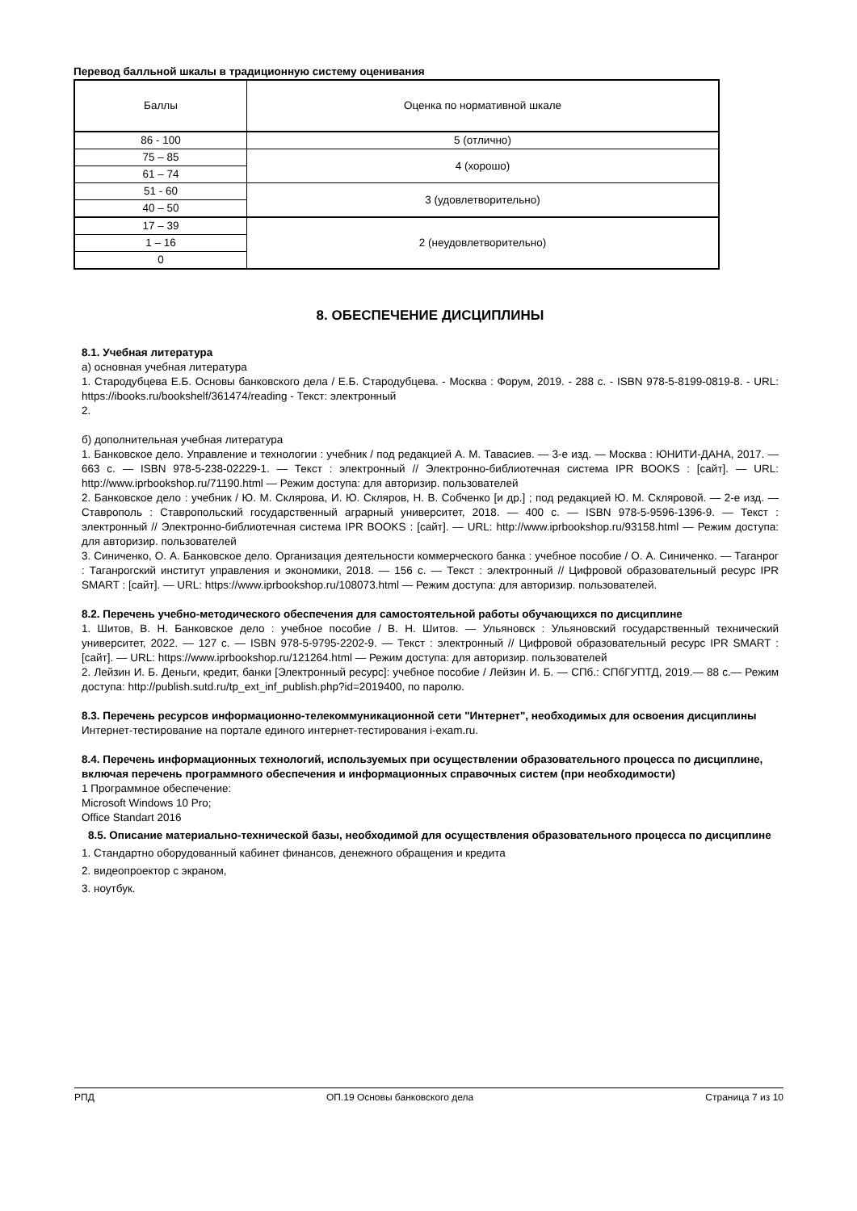Перевод балльной шкалы в традиционную систему оценивания
| Баллы | Оценка по нормативной шкале |
| 86 - 100 | 5 (отлично) |
| 75 – 85 | 4 (хорошо) |
| 61 – 74 | |
| 51 - 60 | 3 (удовлетворительно) |
| 40 – 50 | |
| 17 – 39 | 2 (неудовлетворительно) |
| 1 – 16 | |
| 0 | |
8. ОБЕСПЕЧЕНИЕ ДИСЦИПЛИНЫ
8.1. Учебная литература
а) основная учебная литература
1. Стародубцева Е.Б. Основы банковского дела / Е.Б. Стародубцева. - Москва : Форум, 2019. - 288 с. - ISBN 978-5-8199-0819-8. - URL: https://ibooks.ru/bookshelf/361474/reading - Текст: электронный
2.
б) дополнительная учебная литература
1. Банковское дело. Управление и технологии : учебник / под редакцией А. М. Тавасиев. — 3-е изд. — Москва : ЮНИТИ-ДАНА, 2017. — 663 c. — ISBN 978-5-238-02229-1. — Текст : электронный // Электронно-библиотечная система IPR BOOKS : [сайт]. — URL: http://www.iprbookshop.ru/71190.html — Режим доступа: для авторизир. пользователей
2. Банковское дело : учебник / Ю. М. Склярова, И. Ю. Скляров, Н. В. Собченко [и др.] ; под редакцией Ю. М. Скляровой. — 2-е изд. — Ставрополь : Ставропольский государственный аграрный университет, 2018. — 400 c. — ISBN 978-5-9596-1396-9. — Текст : электронный // Электронно-библиотечная система IPR BOOKS : [сайт]. — URL: http://www.iprbookshop.ru/93158.html — Режим доступа: для авторизир. пользователей
3. Синиченко, О. А. Банковское дело. Организация деятельности коммерческого банка : учебное пособие / О. А. Синиченко. — Таганрог : Таганрогский институт управления и экономики, 2018. — 156 c. — Текст : электронный // Цифровой образовательный ресурс IPR SMART : [сайт]. — URL: https://www.iprbookshop.ru/108073.html — Режим доступа: для авторизир. пользователей.
8.2. Перечень учебно-методического обеспечения для самостоятельной работы обучающихся по дисциплине
1. Шитов, В. Н. Банковское дело : учебное пособие / В. Н. Шитов. — Ульяновск : Ульяновский государственный технический университет, 2022. — 127 c. — ISBN 978-5-9795-2202-9. — Текст : электронный // Цифровой образовательный ресурс IPR SMART : [сайт]. — URL: https://www.iprbookshop.ru/121264.html — Режим доступа: для авторизир. пользователей
2. Лейзин И. Б. Деньги, кредит, банки [Электронный ресурс]: учебное пособие / Лейзин И. Б. — СПб.: СПбГУПТД, 2019.— 88 с.— Режим доступа: http://publish.sutd.ru/tp_ext_inf_publish.php?id=2019400, по паролю.
8.3. Перечень ресурсов информационно-телекоммуникационной сети "Интернет", необходимых для освоения дисциплины
Интернет-тестирование на портале единого интернет-тестирования i-exam.ru.
8.4. Перечень информационных технологий, используемых при осуществлении образовательного процесса по дисциплине, включая перечень программного обеспечения и информационных справочных систем (при необходимости)
1 Программное обеспечение:
Microsoft Windows 10 Pro;
Office Standart 2016
8.5. Описание материально-технической базы, необходимой для осуществления образовательного процесса по дисциплине
1. Стандартно оборудованный кабинет финансов, денежного обращения и кредита
2. видеопроектор с экраном,
3. ноутбук.
РПД ОП.19 Основы банковского дела Страница 7 из 10